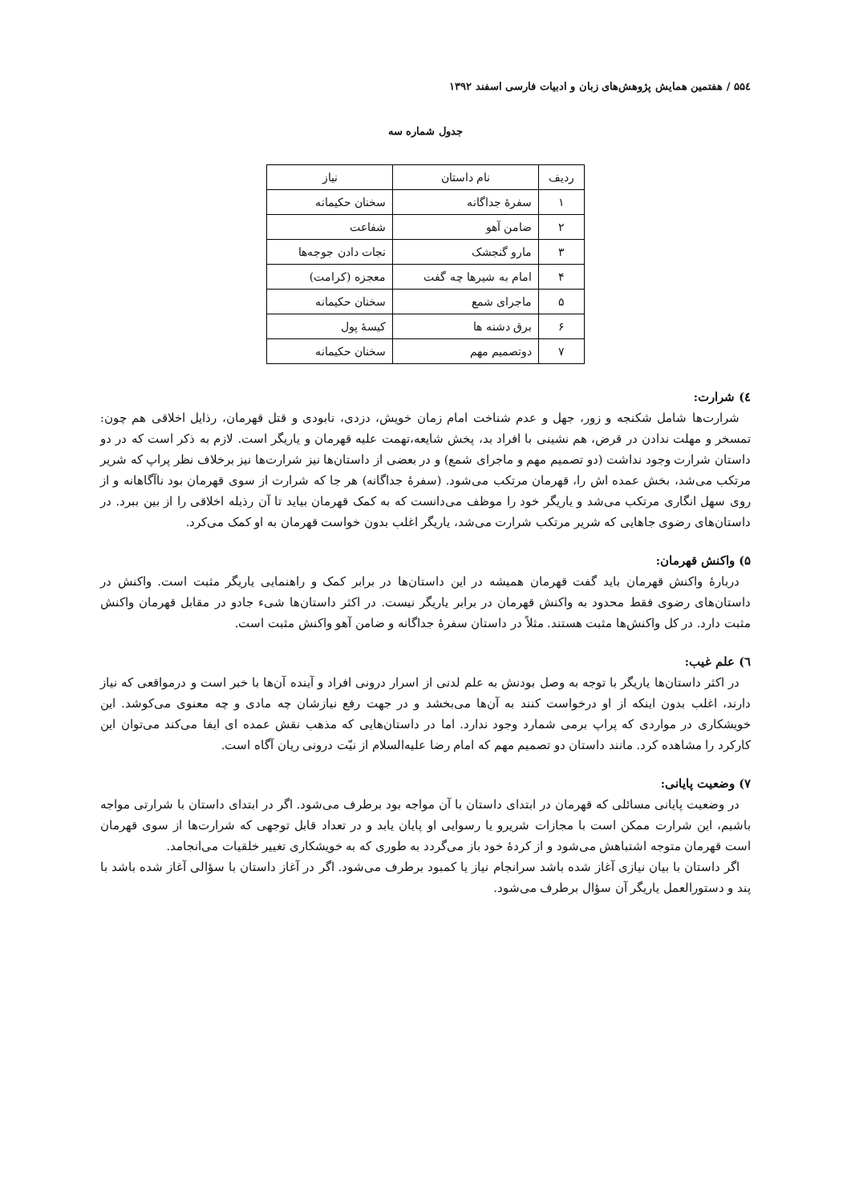۵۵٤ / هفتمین همایش پژوهش‌های زبان و ادبیات فارسی اسفند ۱۳۹۲
جدول شماره سه
| ردیف | نام داستان | نیاز |
| --- | --- | --- |
| ۱ | سفرهٔ جداگانه | سخنان حکیمانه |
| ۲ | ضامن آهو | شفاعت |
| ۳ | مارو گنجشک | نجات دادن جوجه‌ها |
| ۴ | امام به شیرها چه گفت | معجزه (کرامت) |
| ۵ | ماجرای شمع | سخنان حکیمانه |
| ۶ | برق دشنه ها | کیسهٔ پول |
| ۷ | دوتصمیم مهم | سخنان حکیمانه |
٤) شرارت:
شرارت‌ها شامل شکنجه و زور، جهل و عدم شناخت امام زمان خویش، دزدی، نابودی و قتل قهرمان، رذایل اخلاقی هم چون: تمسخر و مهلت ندادن در قرض، هم نشینی با افراد بد، پخش شایعه،تهمت علیه قهرمان و یاریگر است. لازم به ذکر است که در دو داستان شرارت وجود نداشت (دو تصمیم مهم و ماجرای شمع) و در بعضی از داستان‌ها نیز شرارت‌ها نیز برخلاف نظر پراپ که شریر مرتکب می‌شد، بخش عمده اش را، قهرمان مرتکب می‌شود. (سفرهٔ جداگانه) هر جا که شرارت از سوی قهرمان بود ناآگاهانه و از روی سهل انگاری مرتکب می‌شد و یاریگر خود را موظف می‌دانست که به کمک قهرمان بیاید تا آن رذیله اخلاقی را از بین ببرد. در داستان‌های رضوی جاهایی که شریر مرتکب شرارت می‌شد، یاریگر اغلب بدون خواست قهرمان به او کمک می‌کرد.
۵) واکنش قهرمان:
دربارهٔ واکنش قهرمان باید گفت قهرمان همیشه در این داستان‌ها در برابر کمک و راهنمایی یاریگر مثبت است. واکنش در داستان‌های رضوی فقط محدود به واکنش قهرمان در برابر یاریگر نیست. در اکثر داستان‌ها شیء جادو در مقابل قهرمان واکنش مثبت دارد. در کل واکنش‌ها مثبت هستند. مثلاً در داستان سفرهٔ جداگانه و ضامن آهو واکنش مثبت است.
٦) علم غیب:
در اکثر داستان‌ها یاریگر با توجه به وصل بودنش به علم لدنی از اسرار درونی افراد و آینده آن‌ها با خبر است و درمواقعی که نیاز دارند، اغلب بدون اینکه از او درخواست کنند به آن‌ها می‌بخشد و در جهت رفع نیازشان چه مادی و چه معنوی می‌کوشد. این خویشکاری در مواردی که پراپ برمی شمارد وجود ندارد. اما در داستان‌هایی که مذهب نقش عمده ای ایفا می‌کند می‌توان این کارکرد را مشاهده کرد. مانند داستان دو تصمیم مهم که امام رضا علیه‌السلام از نیّت درونی ریان آگاه است.
۷) وضعیت پایانی:
در وضعیت پایانی مسائلی که قهرمان در ابتدای داستان با آن مواجه بود برطرف می‌شود. اگر در ابتدای داستان با شرارتی مواجه باشیم، این شرارت ممکن است با مجازات شریرو یا رسوایی او پایان یابد و در تعداد قابل توجهی که شرارت‌ها از سوی قهرمان است قهرمان متوجه اشتباهش می‌شود و از کردهٔ خود باز می‌گردد به طوری که به خویشکاری تغییر خلقیات می‌انجامد.
اگر داستان با بیان نیازی آغاز شده باشد سرانجام نیاز یا کمبود برطرف می‌شود. اگر در آغاز داستان با سؤالی آغاز شده باشد با پند و دستورالعمل یاریگر آن سؤال برطرف می‌شود.